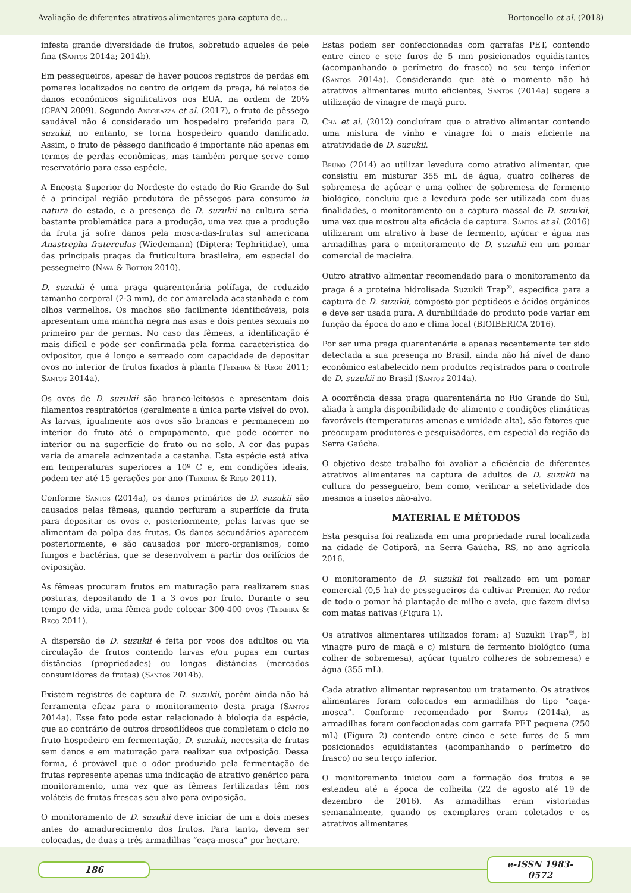Avaliação de diferentes atrativos alimentares para captura de... Bortoncello et al. (2018)
infesta grande diversidade de frutos, sobretudo aqueles de pele fina (Santos 2014a; 2014b).
Em pessegueiros, apesar de haver poucos registros de perdas em pomares localizados no centro de origem da praga, há relatos de danos econômicos significativos nos EUA, na ordem de 20% (CPAN 2009). Segundo Andreazza et al. (2017), o fruto de pêssego saudável não é considerado um hospedeiro preferido para D. suzukii, no entanto, se torna hospedeiro quando danificado. Assim, o fruto de pêssego danificado é importante não apenas em termos de perdas econômicas, mas também porque serve como reservatório para essa espécie.
A Encosta Superior do Nordeste do estado do Rio Grande do Sul é a principal região produtora de pêssegos para consumo in natura do estado, e a presença de D. suzukii na cultura seria bastante problemática para a produção, uma vez que a produção da fruta já sofre danos pela mosca-das-frutas sul americana Anastrepha fraterculus (Wiedemann) (Diptera: Tephritidae), uma das principais pragas da fruticultura brasileira, em especial do pessegueiro (Nava & Botton 2010).
D. suzukii é uma praga quarentenária polífaga, de reduzido tamanho corporal (2-3 mm), de cor amarelada acastanhada e com olhos vermelhos. Os machos são facilmente identificáveis, pois apresentam uma mancha negra nas asas e dois pentes sexuais no primeiro par de pernas. No caso das fêmeas, a identificação é mais difícil e pode ser confirmada pela forma característica do ovipositor, que é longo e serreado com capacidade de depositar ovos no interior de frutos fixados à planta (Teixeira & Rego 2011; Santos 2014a).
Os ovos de D. suzukii são branco-leitosos e apresentam dois filamentos respiratórios (geralmente a única parte visível do ovo). As larvas, igualmente aos ovos são brancas e permanecem no interior do fruto até o empupamento, que pode ocorrer no interior ou na superfície do fruto ou no solo. A cor das pupas varia de amarela acinzentada a castanha. Esta espécie está ativa em temperaturas superiores a 10º C e, em condições ideais, podem ter até 15 gerações por ano (Teixeira & Rego 2011).
Conforme Santos (2014a), os danos primários de D. suzukii são causados pelas fêmeas, quando perfuram a superfície da fruta para depositar os ovos e, posteriormente, pelas larvas que se alimentam da polpa das frutas. Os danos secundários aparecem posteriormente, e são causados por micro-organismos, como fungos e bactérias, que se desenvolvem a partir dos orifícios de oviposição.
As fêmeas procuram frutos em maturação para realizarem suas posturas, depositando de 1 a 3 ovos por fruto. Durante o seu tempo de vida, uma fêmea pode colocar 300-400 ovos (Teixeira & Rego 2011).
A dispersão de D. suzukii é feita por voos dos adultos ou via circulação de frutos contendo larvas e/ou pupas em curtas distâncias (propriedades) ou longas distâncias (mercados consumidores de frutas) (Santos 2014b).
Existem registros de captura de D. suzukii, porém ainda não há ferramenta eficaz para o monitoramento desta praga (Santos 2014a). Esse fato pode estar relacionado à biologia da espécie, que ao contrário de outros drosofilídeos que completam o ciclo no fruto hospedeiro em fermentação, D. suzukii, necessita de frutas sem danos e em maturação para realizar sua oviposição. Dessa forma, é provável que o odor produzido pela fermentação de frutas represente apenas uma indicação de atrativo genérico para monitoramento, uma vez que as fêmeas fertilizadas têm nos voláteis de frutas frescas seu alvo para oviposição.
O monitoramento de D. suzukii deve iniciar de um a dois meses antes do amadurecimento dos frutos. Para tanto, devem ser colocadas, de duas a três armadilhas “caça-mosca” por hectare.
Estas podem ser confeccionadas com garrafas PET, contendo entre cinco e sete furos de 5 mm posicionados equidistantes (acompanhando o perímetro do frasco) no seu terço inferior (Santos 2014a). Considerando que até o momento não há atrativos alimentares muito eficientes, Santos (2014a) sugere a utilização de vinagre de maçã puro.
Cha et al. (2012) concluíram que o atrativo alimentar contendo uma mistura de vinho e vinagre foi o mais eficiente na atratividade de D. suzukii.
Bruno (2014) ao utilizar levedura como atrativo alimentar, que consistiu em misturar 355 mL de água, quatro colheres de sobremesa de açúcar e uma colher de sobremesa de fermento biológico, concluiu que a levedura pode ser utilizada com duas finalidades, o monitoramento ou a captura massal de D. suzukii, uma vez que mostrou alta eficácia de captura. Santos et al. (2016) utilizaram um atrativo à base de fermento, açúcar e água nas armadilhas para o monitoramento de D. suzukii em um pomar comercial de macieira.
Outro atrativo alimentar recomendado para o monitoramento da praga é a proteína hidrolisada Suzukii Trap<sup>®</sup>, específica para a captura de D. suzukii, composto por peptídeos e ácidos orgânicos e deve ser usada pura. A durabilidade do produto pode variar em função da época do ano e clima local (BIOIBERICA 2016).
Por ser uma praga quarentenária e apenas recentemente ter sido detectada a sua presença no Brasil, ainda não há nível de dano econômico estabelecido nem produtos registrados para o controle de D. suzukii no Brasil (Santos 2014a).
A ocorrência dessa praga quarentenária no Rio Grande do Sul, aliada à ampla disponibilidade de alimento e condições climáticas favoráveis (temperaturas amenas e umidade alta), são fatores que preocupam produtores e pesquisadores, em especial da região da Serra Gaúcha.
O objetivo deste trabalho foi avaliar a eficiência de diferentes atrativos alimentares na captura de adultos de D. suzukii na cultura do pessegueiro, bem como, verificar a seletividade dos mesmos a insetos não-alvo.
MATERIAL E MÉTODOS
Esta pesquisa foi realizada em uma propriedade rural localizada na cidade de Cotiporã, na Serra Gaúcha, RS, no ano agrícola 2016.
O monitoramento de D. suzukii foi realizado em um pomar comercial (0,5 ha) de pessegueiros da cultivar Premier. Ao redor de todo o pomar há plantação de milho e aveia, que fazem divisa com matas nativas (Figura 1).
Os atrativos alimentares utilizados foram: a) Suzukii Trap<sup>®</sup>, b) vinagre puro de maçã e c) mistura de fermento biológico (uma colher de sobremesa), açúcar (quatro colheres de sobremesa) e água (355 mL).
Cada atrativo alimentar representou um tratamento. Os atrativos alimentares foram colocados em armadilhas do tipo “caça-mosca”. Conforme recomendado por Santos (2014a), as armadilhas foram confeccionadas com garrafa PET pequena (250 mL) (Figura 2) contendo entre cinco e sete furos de 5 mm posicionados equidistantes (acompanhando o perímetro do frasco) no seu terço inferior.
O monitoramento iniciou com a formação dos frutos e se estendeu até a época de colheita (22 de agosto até 19 de dezembro de 2016). As armadilhas eram vistoriadas semanalmente, quando os exemplares eram coletados e os atrativos alimentares
186 e-ISSN 1983-0572